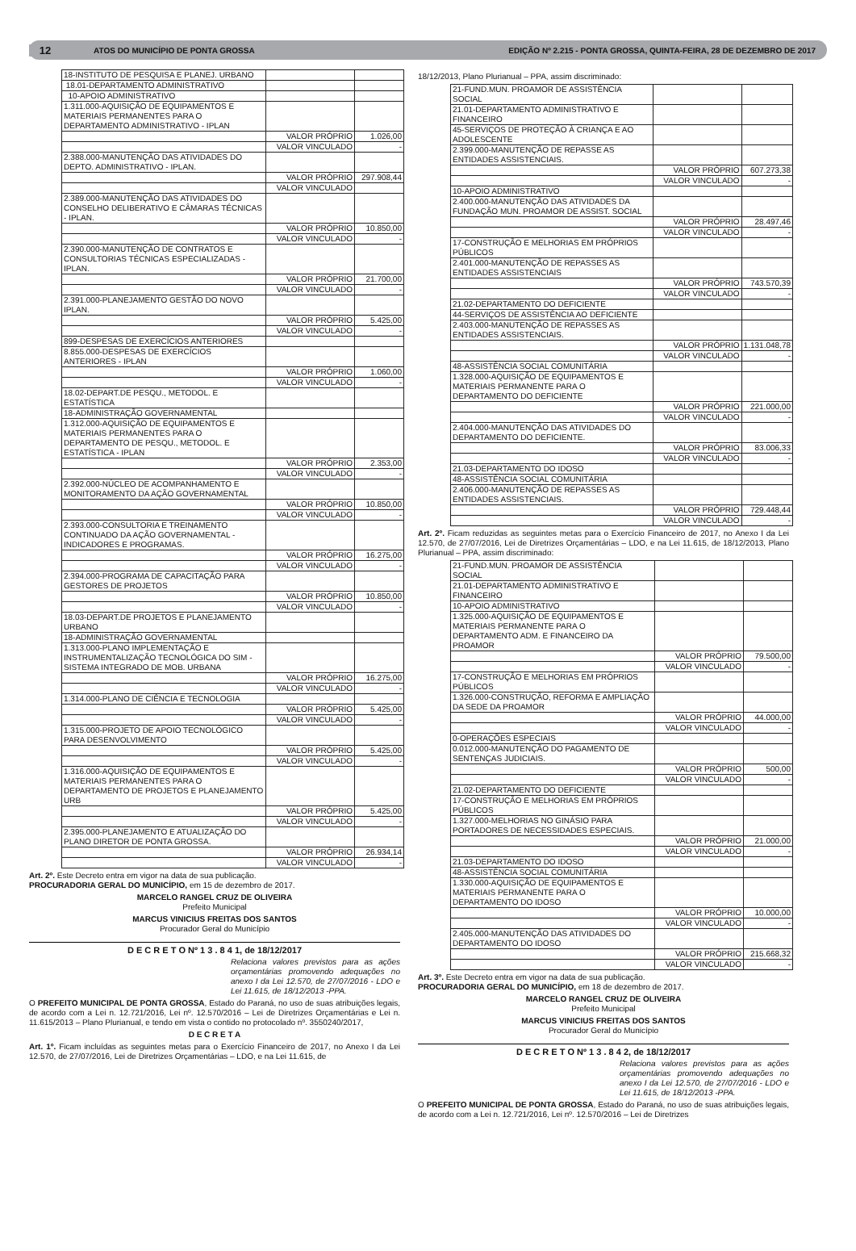12 ATOS DO MUNICÍPIO DE PONTA GROSSA EDIÇÃO Nº 2.215 - PONTA GROSSA, QUINTA-FEIRA, 28 DE DEZEMBRO DE 2017
| 18-INSTITUTO DE PESQUISA E PLANEJ. URBANO | | |
| 18.01-DEPARTAMENTO ADMINISTRATIVO | | |
| 10-APOIO ADMINISTRATIVO | | |
| 1.311.000-AQUISIÇÃO DE EQUIPAMENTOS E MATERIAIS PERMANENTES PARA O DEPARTAMENTO ADMINISTRATIVO - IPLAN | | |
| | VALOR PRÓPRIO | 1.026,00 |
| | VALOR VINCULADO | - |
| 2.388.000-MANUTENÇÃO DAS ATIVIDADES DO DEPTO. ADMINISTRATIVO - IPLAN. | | |
| | VALOR PRÓPRIO | 297.908,44 |
| | VALOR VINCULADO | |
| 2.389.000-MANUTENÇÃO DAS ATIVIDADES DO CONSELHO DELIBERATIVO E CÂMARAS TÉCNICAS - IPLAN. | | |
| | VALOR PRÓPRIO | 10.850,00 |
| | VALOR VINCULADO | - |
| 2.390.000-MANUTENÇÃO DE CONTRATOS E CONSULTORIAS TÉCNICAS ESPECIALIZADAS - IPLAN. | | |
| | VALOR PRÓPRIO | 21.700,00 |
| | VALOR VINCULADO | - |
| 2.391.000-PLANEJAMENTO GESTÃO DO NOVO IPLAN. | | |
| | VALOR PRÓPRIO | 5.425,00 |
| | VALOR VINCULADO | - |
| 899-DESPESAS DE EXERCÍCIOS ANTERIORES | | |
| 8.855.000-DESPESAS DE EXERCÍCIOS ANTERIORES - IPLAN | | |
| | VALOR PRÓPRIO | 1.060,00 |
| | VALOR VINCULADO | - |
| 18.02-DEPART.DE PESQU., METODOL. E ESTATÍSTICA | | |
| 18-ADMINISTRAÇÃO GOVERNAMENTAL | | |
| 1.312.000-AQUISIÇÃO DE EQUIPAMENTOS E MATERIAIS PERMANENTES PARA O DEPARTAMENTO DE PESQU., METODOL. E ESTATÍSTICA - IPLAN | | |
| | VALOR PRÓPRIO | 2.353,00 |
| | VALOR VINCULADO | - |
| 2.392.000-NÚCLEO DE ACOMPANHAMENTO E MONITORAMENTO DA AÇÃO GOVERNAMENTAL | | |
| | VALOR PRÓPRIO | 10.850,00 |
| | VALOR VINCULADO | - |
| 2.393.000-CONSULTORIA E TREINAMENTO CONTINUADO DA AÇÃO GOVERNAMENTAL - INDICADORES E PROGRAMAS. | | |
| | VALOR PRÓPRIO | 16.275,00 |
| | VALOR VINCULADO | - |
| 2.394.000-PROGRAMA DE CAPACITAÇÃO PARA GESTORES DE PROJETOS | | |
| | VALOR PRÓPRIO | 10.850,00 |
| | VALOR VINCULADO | - |
| 18.03-DEPART.DE PROJETOS E PLANEJAMENTO URBANO | | |
| 18-ADMINISTRAÇÃO GOVERNAMENTAL | | |
| 1.313.000-PLANO IMPLEMENTAÇÃO E INSTRUMENTALIZAÇÃO TECNOLÓGICA DO SIM - SISTEMA INTEGRADO DE MOB. URBANA | | |
| | VALOR PRÓPRIO | 16.275,00 |
| | VALOR VINCULADO | - |
| 1.314.000-PLANO DE CIÊNCIA E TECNOLOGIA | | |
| | VALOR PRÓPRIO | 5.425,00 |
| | VALOR VINCULADO | - |
| 1.315.000-PROJETO DE APOIO TECNOLÓGICO PARA DESENVOLVIMENTO | | |
| | VALOR PRÓPRIO | 5.425,00 |
| | VALOR VINCULADO | - |
| 1.316.000-AQUISIÇÃO DE EQUIPAMENTOS E MATERIAIS PERMANENTES PARA O DEPARTAMENTO DE PROJETOS E PLANEJAMENTO URB | | |
| | VALOR PRÓPRIO | 5.425,00 |
| | VALOR VINCULADO | - |
| 2.395.000-PLANEJAMENTO E ATUALIZAÇÃO DO PLANO DIRETOR DE PONTA GROSSA. | | |
| | VALOR PRÓPRIO | 26.934,14 |
| | VALOR VINCULADO | - |
Art. 2º. Este Decreto entra em vigor na data de sua publicação.
PROCURADORIA GERAL DO MUNICÍPIO, em 15 de dezembro de 2017.
MARCELO RANGEL CRUZ DE OLIVEIRA
Prefeito Municipal
MARCUS VINICIUS FREITAS DOS SANTOS
Procurador Geral do Município
D E C R E T O Nº 1 3 . 8 4 1, de 18/12/2017
Relaciona valores previstos para as ações orçamentárias promovendo adequações no anexo I da Lei 12.570, de 27/07/2016 - LDO e Lei 11.615, de 18/12/2013 -PPA.
O PREFEITO MUNICIPAL DE PONTA GROSSA, Estado do Paraná, no uso de suas atribuições legais, de acordo com a Lei n. 12.721/2016, Lei nº. 12.570/2016 – Lei de Diretrizes Orçamentárias e Lei n. 11.615/2013 – Plano Plurianual, e tendo em vista o contido no protocolado nº. 3550240/2017,
D E C R E T A
Art. 1º. Ficam incluídas as seguintes metas para o Exercício Financeiro de 2017, no Anexo I da Lei 12.570, de 27/07/2016, Lei de Diretrizes Orçamentárias – LDO, e na Lei 11.615, de
18/12/2013, Plano Plurianual – PPA, assim discriminado:
| 21-FUND.MUN. PROAMOR DE ASSISTÊNCIA SOCIAL | | |
| 21.01-DEPARTAMENTO ADMINISTRATIVO E FINANCEIRO | | |
| 45-SERVIÇOS DE PROTEÇÃO À CRIANÇA E AO ADOLESCENTE | | |
| 2.399.000-MANUTENÇÃO DE REPASSE AS ENTIDADES ASSISTENCIAIS. | | |
| | VALOR PRÓPRIO | 607.273,38 |
| | VALOR VINCULADO | - |
| 10-APOIO ADMINISTRATIVO | | |
| 2.400.000-MANUTENÇÃO DAS ATIVIDADES DA FUNDAÇÃO MUN. PROAMOR DE ASSIST. SOCIAL | | |
| | VALOR PRÓPRIO | 28.497,46 |
| | VALOR VINCULADO | - |
| 17-CONSTRUÇÃO E MELHORIAS EM PRÓPRIOS PÚBLICOS | | |
| 2.401.000-MANUTENÇÃO DE REPASSES AS ENTIDADES ASSISTENCIAIS | | |
| | VALOR PRÓPRIO | 743.570,39 |
| | VALOR VINCULADO | - |
| 21.02-DEPARTAMENTO DO DEFICIENTE | | |
| 44-SERVIÇOS DE ASSISTÊNCIA AO DEFICIENTE | | |
| 2.403.000-MANUTENÇÃO DE REPASSES AS ENTIDADES ASSISTENCIAIS. | | |
| | VALOR PRÓPRIO | 1.131.048,78 |
| | VALOR VINCULADO | - |
| 48-ASSISTÊNCIA SOCIAL COMUNITÁRIA | | |
| 1.328.000-AQUISIÇÃO DE EQUIPAMENTOS E MATERIAIS PERMANENTE PARA O DEPARTAMENTO DO DEFICIENTE | | |
| | VALOR PRÓPRIO | 221.000,00 |
| | VALOR VINCULADO | - |
| 2.404.000-MANUTENÇÃO DAS ATIVIDADES DO DEPARTAMENTO DO DEFICIENTE. | | |
| | VALOR PRÓPRIO | 83.006,33 |
| | VALOR VINCULADO | - |
| 21.03-DEPARTAMENTO DO IDOSO | | |
| 48-ASSISTÊNCIA SOCIAL COMUNITÁRIA | | |
| 2.406.000-MANUTENÇÃO DE REPASSES AS ENTIDADES ASSISTENCIAIS. | | |
| | VALOR PRÓPRIO | 729.448,44 |
| | VALOR VINCULADO | - |
Art. 2º. Ficam reduzidas as seguintes metas para o Exercício Financeiro de 2017, no Anexo I da Lei 12.570, de 27/07/2016, Lei de Diretrizes Orçamentárias – LDO, e na Lei 11.615, de 18/12/2013, Plano Plurianual – PPA, assim discriminado:
| 21-FUND.MUN. PROAMOR DE ASSISTÊNCIA SOCIAL | | |
| 21.01-DEPARTAMENTO ADMINISTRATIVO E FINANCEIRO | | |
| 10-APOIO ADMINISTRATIVO | | |
| 1.325.000-AQUISIÇÃO DE EQUIPAMENTOS E MATERIAIS PERMANENTE PARA O DEPARTAMENTO ADM. E FINANCEIRO DA PROAMOR | | |
| | VALOR PRÓPRIO | 79.500,00 |
| | VALOR VINCULADO | - |
| 17-CONSTRUÇÃO E MELHORIAS EM PRÓPRIOS PÚBLICOS | | |
| 1.326.000-CONSTRUÇÃO, REFORMA E AMPLIAÇÃO DA SEDE DA PROAMOR | | |
| | VALOR PRÓPRIO | 44.000,00 |
| | VALOR VINCULADO | - |
| 0-OPERAÇÕES ESPECIAIS | | |
| 0.012.000-MANUTENÇÃO DO PAGAMENTO DE SENTENÇAS JUDICIAIS. | | |
| | VALOR PRÓPRIO | 500,00 |
| | VALOR VINCULADO | - |
| 21.02-DEPARTAMENTO DO DEFICIENTE | | |
| 17-CONSTRUÇÃO E MELHORIAS EM PRÓPRIOS PÚBLICOS | | |
| 1.327.000-MELHORIAS NO GINÁSIO PARA PORTADORES DE NECESSIDADES ESPECIAIS. | | |
| | VALOR PRÓPRIO | 21.000,00 |
| | VALOR VINCULADO | - |
| 21.03-DEPARTAMENTO DO IDOSO | | |
| 48-ASSISTÊNCIA SOCIAL COMUNITÁRIA | | |
| 1.330.000-AQUISIÇÃO DE EQUIPAMENTOS E MATERIAIS PERMANENTE PARA O DEPARTAMENTO DO IDOSO | | |
| | VALOR PRÓPRIO | 10.000,00 |
| | VALOR VINCULADO | - |
| 2.405.000-MANUTENÇÃO DAS ATIVIDADES DO DEPARTAMENTO DO IDOSO | | |
| | VALOR PRÓPRIO | 215.668,32 |
| | VALOR VINCULADO | - |
Art. 3º. Este Decreto entra em vigor na data de sua publicação.
PROCURADORIA GERAL DO MUNICÍPIO, em 18 de dezembro de 2017.
MARCELO RANGEL CRUZ DE OLIVEIRA
Prefeito Municipal
MARCUS VINICIUS FREITAS DOS SANTOS
Procurador Geral do Município
D E C R E T O Nº 1 3 . 8 4 2, de 18/12/2017
Relaciona valores previstos para as ações orçamentárias promovendo adequações no anexo I da Lei 12.570, de 27/07/2016 - LDO e Lei 11.615, de 18/12/2013 -PPA.
O PREFEITO MUNICIPAL DE PONTA GROSSA, Estado do Paraná, no uso de suas atribuições legais, de acordo com a Lei n. 12.721/2016, Lei nº. 12.570/2016 – Lei de Diretrizes